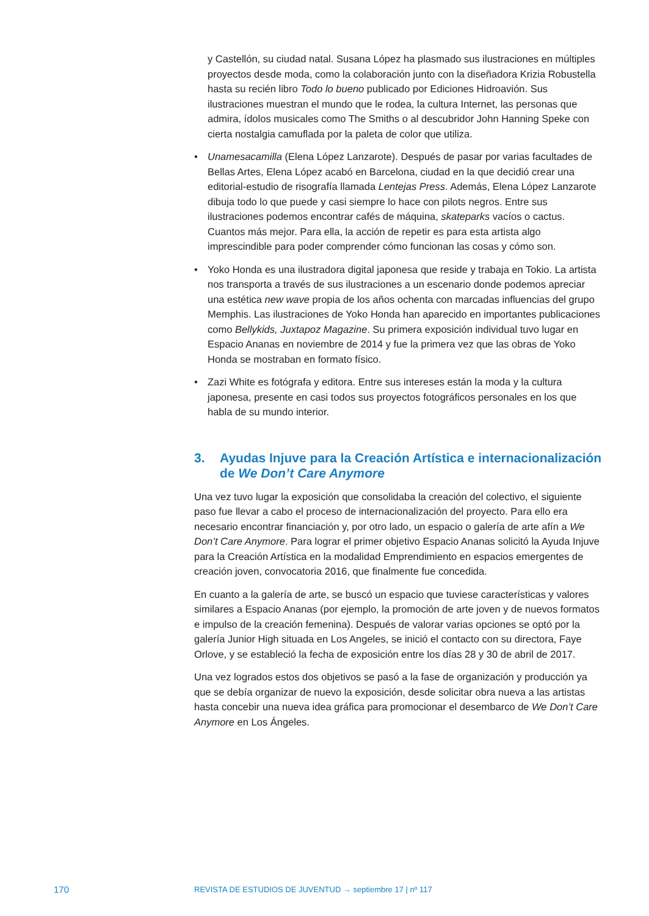y Castellón, su ciudad natal. Susana López ha plasmado sus ilustraciones en múltiples proyectos desde moda, como la colaboración junto con la diseñadora Krizia Robustella hasta su recién libro Todo lo bueno publicado por Ediciones Hidroavión. Sus ilustraciones muestran el mundo que le rodea, la cultura Internet, las personas que admira, ídolos musicales como The Smiths o al descubridor John Hanning Speke con cierta nostalgia camuflada por la paleta de color que utiliza.
• Unamesacamilla (Elena López Lanzarote). Después de pasar por varias facultades de Bellas Artes, Elena López acabó en Barcelona, ciudad en la que decidió crear una editorial-estudio de risografía llamada Lentejas Press. Además, Elena López Lanzarote dibuja todo lo que puede y casi siempre lo hace con pilots negros. Entre sus ilustraciones podemos encontrar cafés de máquina, skateparks vacíos o cactus. Cuantos más mejor. Para ella, la acción de repetir es para esta artista algo imprescindible para poder comprender cómo funcionan las cosas y cómo son.
• Yoko Honda es una ilustradora digital japonesa que reside y trabaja en Tokio. La artista nos transporta a través de sus ilustraciones a un escenario donde podemos apreciar una estética new wave propia de los años ochenta con marcadas influencias del grupo Memphis. Las ilustraciones de Yoko Honda han aparecido en importantes publicaciones como Bellykids, Juxtapoz Magazine. Su primera exposición individual tuvo lugar en Espacio Ananas en noviembre de 2014 y fue la primera vez que las obras de Yoko Honda se mostraban en formato físico.
• Zazi White es fotógrafa y editora. Entre sus intereses están la moda y la cultura japonesa, presente en casi todos sus proyectos fotográficos personales en los que habla de su mundo interior.
3. Ayudas Injuve para la Creación Artística e internacionalización de We Don’t Care Anymore
Una vez tuvo lugar la exposición que consolidaba la creación del colectivo, el siguiente paso fue llevar a cabo el proceso de internacionalización del proyecto. Para ello era necesario encontrar financiación y, por otro lado, un espacio o galería de arte afín a We Don’t Care Anymore. Para lograr el primer objetivo Espacio Ananas solicitó la Ayuda Injuve para la Creación Artística en la modalidad Emprendimiento en espacios emergentes de creación joven, convocatoria 2016, que finalmente fue concedida.
En cuanto a la galería de arte, se buscó un espacio que tuviese características y valores similares a Espacio Ananas (por ejemplo, la promoción de arte joven y de nuevos formatos e impulso de la creación femenina). Después de valorar varias opciones se optó por la galería Junior High situada en Los Angeles, se inició el contacto con su directora, Faye Orlove, y se estableció la fecha de exposición entre los días 28 y 30 de abril de 2017.
Una vez logrados estos dos objetivos se pasó a la fase de organización y producción ya que se debía organizar de nuevo la exposición, desde solicitar obra nueva a las artistas hasta concebir una nueva idea gráfica para promocionar el desembarco de We Don’t Care Anymore en Los Ángeles.
170 REVISTA DE ESTUDIOS DE JUVENTUD → septiembre 17 | nº 117